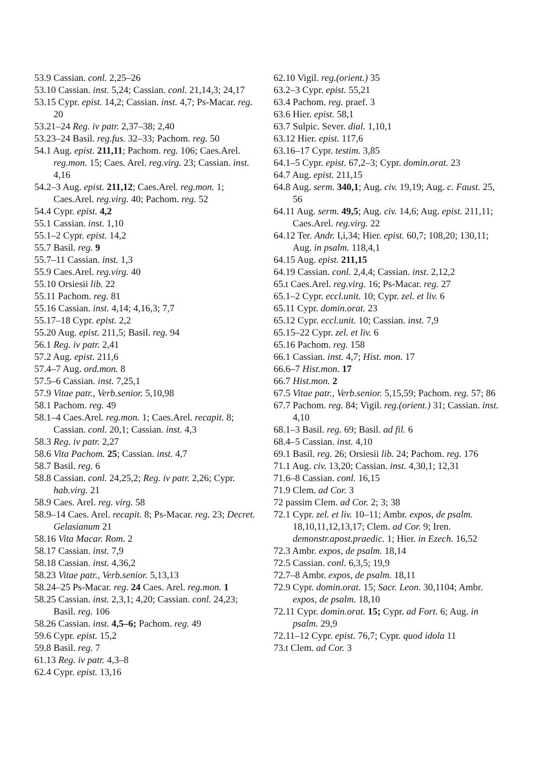53.9 Cassian. conl. 2,25–26
53.10 Cassian. inst. 5,24; Cassian. conl. 21,14,3; 24,17
53.15 Cypr. epist. 14,2; Cassian. inst. 4,7; Ps-Macar. reg. 20
53.21–24 Reg. iv patr. 2,37–38; 2,40
53.23–24 Basil. reg.fus. 32–33; Pachom. reg. 50
54.1 Aug. epist. 211,11; Pachom. reg. 106; Caes.Arel. reg.mon. 15; Caes. Arel. reg.virg. 23; Cassian. inst. 4,16
54.2–3 Aug. epist. 211,12; Caes.Arel. reg.mon. 1; Caes.Arel. reg.virg. 40; Pachom. reg. 52
54.4 Cypr. epist. 4,2
55.1 Cassian. inst. 1,10
55.1–2 Cypr. epist. 14,2
55.7 Basil. reg. 9
55.7–11 Cassian. inst. 1,3
55.9 Caes.Arel. reg.virg. 40
55.10 Orsiesii lib. 22
55.11 Pachom. reg. 81
55.16 Cassian. inst. 4,14; 4,16,3; 7,7
55.17–18 Cypr. epist. 2,2
55.20 Aug. epist. 211,5; Basil. reg. 94
56.1 Reg. iv patr. 2,41
57.2 Aug. epist. 211,6
57.4–7 Aug. ord.mon. 8
57.5–6 Cassian. inst. 7,25,1
57.9 Vitae patr., Verb.senior. 5,10,98
58.1 Pachom. reg. 49
58.1–4 Caes.Arel. reg.mon. 1; Caes.Arel. recapit. 8; Cassian. conl. 20,1; Cassian. inst. 4,3
58.3 Reg. iv patr. 2,27
58.6 Vita Pachom. 25; Cassian. inst. 4,7
58.7 Basil. reg. 6
58.8 Cassian. conl. 24,25,2; Reg. iv patr. 2,26; Cypr. hab.virg. 21
58.9 Caes. Arel. reg. virg. 58
58.9–14 Caes. Arel. recapit. 8; Ps-Macar. reg. 23; Decret. Gelasianum 21
58.16 Vita Macar. Rom. 2
58.17 Cassian. inst. 7,9
58.18 Cassian. inst. 4,36,2
58.23 Vitae patr., Verb.senior. 5,13,13
58.24–25 Ps-Macar. reg. 24 Caes. Arel. reg.mon. 1
58.25 Cassian. inst. 2,3,1; 4,20; Cassian. conl. 24,23; Basil. reg. 106
58.26 Cassian. inst. 4,5–6; Pachom. reg. 49
59.6 Cypr. epist. 15,2
59.8 Basil. reg. 7
61.13 Reg. iv patr. 4,3–8
62.4 Cypr. epist. 13,16
62.10 Vigil. reg.(orient.) 35
63.2–3 Cypr. epist. 55,21
63.4 Pachom. reg. praef. 3
63.6 Hier. epist. 58,1
63.7 Sulpic. Sever. dial. 1,10,1
63.12 Hier. epist. 117,6
63.16–17 Cypr. testim. 3,85
64.1–5 Cypr. epist. 67,2–3; Cypr. domin.orat. 23
64.7 Aug. epist. 211,15
64.8 Aug. serm. 340,1; Aug. civ. 19,19; Aug. c. Faust. 25, 56
64.11 Aug. serm. 49,5; Aug. civ. 14,6; Aug. epist. 211,11; Caes.Arel. reg.virg. 22
64.12 Ter. Andr. I,i,34; Hier. epist. 60,7; 108,20; 130,11; Aug. in psalm. 118,4,1
64.15 Aug. epist. 211,15
64.19 Cassian. conl. 2,4,4; Cassian. inst. 2,12,2
65.t Caes.Arel. reg.virg. 16; Ps-Macar. reg. 27
65.1–2 Cypr. eccl.unit. 10; Cypr. zel. et liv. 6
65.11 Cypr. domin.orat. 23
65.12 Cypr. eccl.unit. 10; Cassian. inst. 7,9
65.15–22 Cypr. zel. et liv. 6
65.16 Pachom. reg. 158
66.1 Cassian. inst. 4,7; Hist. mon. 17
66.6–7 Hist.mon. 17
66.7 Hist.mon. 2
67.5 Vitae patr., Verb.senior. 5,15,59; Pachom. reg. 57; 86
67.7 Pachom. reg. 84; Vigil. reg.(orient.) 31; Cassian. inst. 4,10
68.1–3 Basil. reg. 69; Basil. ad fil. 6
68.4–5 Cassian. inst. 4,10
69.1 Basil. reg. 26; Orsiesii lib. 24; Pachom. reg. 176
71.1 Aug. civ. 13,20; Cassian. inst. 4,30,1; 12,31
71.6–8 Cassian. conl. 16,15
71.9 Clem. ad Cor. 3
72 passim Clem. ad Cor. 2; 3; 38
72.1 Cypr. zel. et liv. 10–11; Ambr. expos, de psalm. 18,10,11,12,13,17; Clem. ad Cor. 9; Iren. demonstr.apost.praedic. 1; Hier. in Ezech. 16,52
72.3 Ambr. expos, de psalm. 18,14
72.5 Cassian. conl. 6,3,5; 19,9
72.7–8 Ambr. expos, de psalm. 18,11
72.9 Cypr. domin.orat. 15; Sacr. Leon. 30,1104; Ambr. expos, de psalm. 18,10
72.11 Cypr. domin.orat. 15; Cypr. ad Fort. 6; Aug. in psalm. 29,9
72.11–12 Cypr. epist. 76,7; Cypr. quod idola 11
73.t Clem. ad Cor. 3